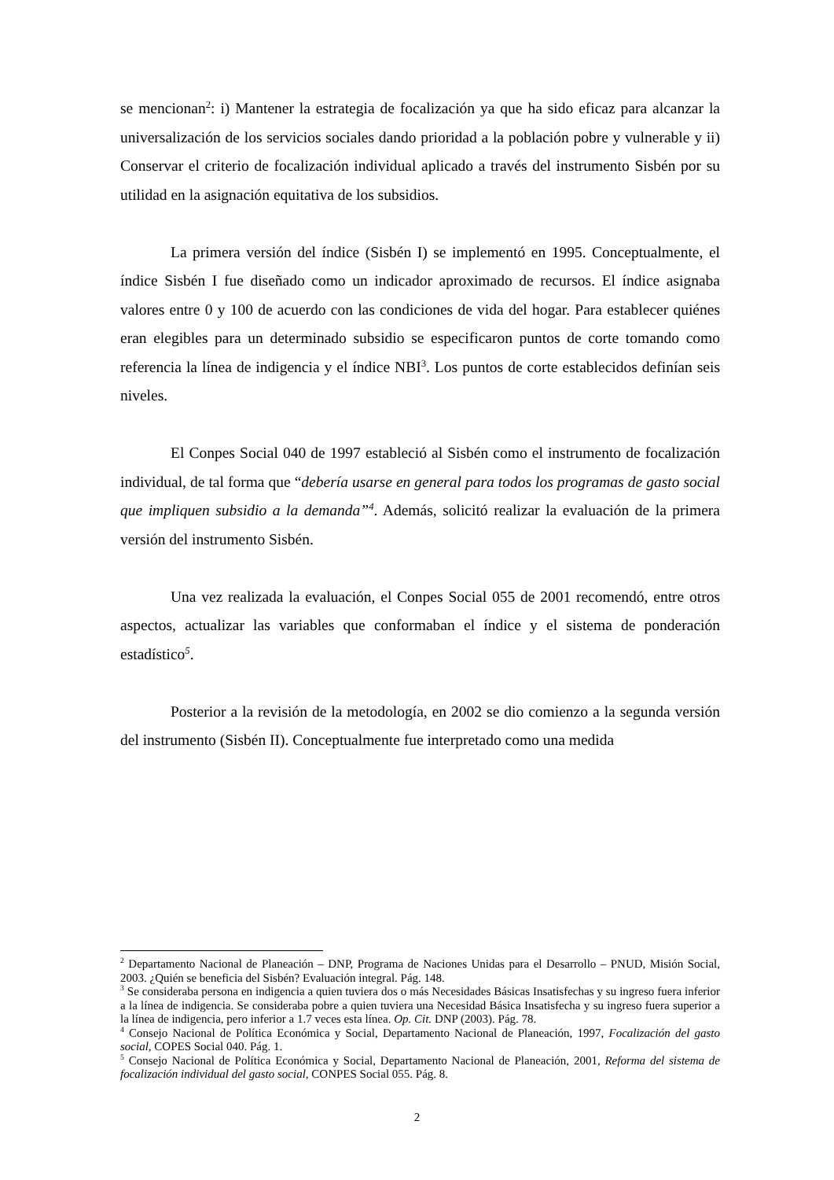se mencionan<sup>2</sup>: i) Mantener la estrategia de focalización ya que ha sido eficaz para alcanzar la universalización de los servicios sociales dando prioridad a la población pobre y vulnerable y ii) Conservar el criterio de focalización individual aplicado a través del instrumento Sisbén por su utilidad en la asignación equitativa de los subsidios.
La primera versión del índice (Sisbén I) se implementó en 1995. Conceptualmente, el índice Sisbén I fue diseñado como un indicador aproximado de recursos. El índice asignaba valores entre 0 y 100 de acuerdo con las condiciones de vida del hogar. Para establecer quiénes eran elegibles para un determinado subsidio se especificaron puntos de corte tomando como referencia la línea de indigencia y el índice NBI<sup>3</sup>. Los puntos de corte establecidos definían seis niveles.
El Conpes Social 040 de 1997 estableció al Sisbén como el instrumento de focalización individual, de tal forma que “debería usarse en general para todos los programas de gasto social que impliquen subsidio a la demanda”<sup>4</sup>. Además, solicitó realizar la evaluación de la primera versión del instrumento Sisbén.
Una vez realizada la evaluación, el Conpes Social 055 de 2001 recomendó, entre otros aspectos, actualizar las variables que conformaban el índice y el sistema de ponderación estadístico<sup>5</sup>.
Posterior a la revisión de la metodología, en 2002 se dio comienzo a la segunda versión del instrumento (Sisbén II). Conceptualmente fue interpretado como una medida
<sup>2</sup> Departamento Nacional de Planeación – DNP, Programa de Naciones Unidas para el Desarrollo – PNUD, Misión Social, 2003. ¿Quién se beneficia del Sisbén? Evaluación integral. Pág. 148.
<sup>3</sup> Se consideraba persona en indigencia a quien tuviera dos o más Necesidades Básicas Insatisfechas y su ingreso fuera inferior a la línea de indigencia. Se consideraba pobre a quien tuviera una Necesidad Básica Insatisfecha y su ingreso fuera superior a la línea de indigencia, pero inferior a 1.7 veces esta línea. Op. Cit. DNP (2003). Pág. 78.
<sup>4</sup> Consejo Nacional de Política Económica y Social, Departamento Nacional de Planeación, 1997, Focalización del gasto social, COPES Social 040. Pág. 1.
<sup>5</sup> Consejo Nacional de Política Económica y Social, Departamento Nacional de Planeación, 2001, Reforma del sistema de focalización individual del gasto social, CONPES Social 055. Pág. 8.
2